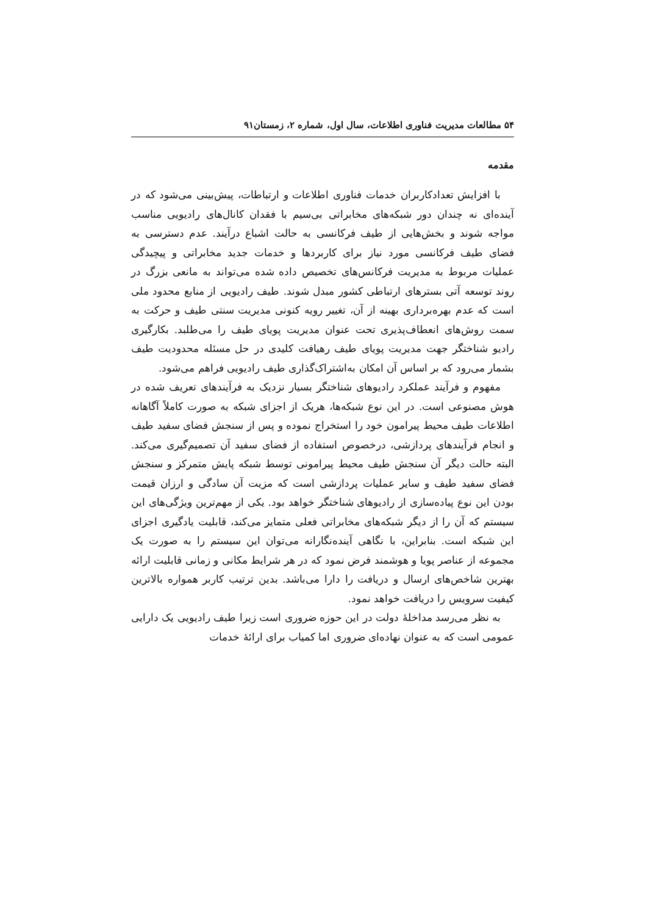۵۴ مطالعات مدیریت فناوری اطلاعات، سال اول، شماره ۲، زمستان۹۱
مقدمه
با افزایش تعدادکاربران خدمات فناوری اطلاعات و ارتباطات، پیش‌بینی می‌شود که در آینده‌ای نه چندان دور شبکه‌های مخابراتی بی‌سیم با فقدان کانال‌های رادیویی مناسب مواجه شوند و بخش‌هایی از طیف فرکانسی به حالت اشباع درآیند. عدم دسترسی به فضای طیف فرکانسی مورد نیاز برای کاربردها و خدمات جدید مخابراتی و پیچیدگی عملیات مربوط به مدیریت فرکانس‌های تخصیص داده شده می‌تواند به مانعی بزرگ در روند توسعه آتی بسترهای ارتباطی کشور مبدل شوند. طیف رادیویی از منابع محدود ملی است که عدم بهره‌برداری بهینه از آن، تغییر رویه کنونی مدیریت سنتی طیف و حرکت به سمت روش‌های انعطاف‌پذیری تحت عنوان مدیریت پویای طیف را می‌طلبد. بکارگیری رادیو شناختگر جهت مدیریت پویای طیف رهیافت کلیدی در حل مسئله محدودیت طیف بشمار می‌رود که بر اساس آن امکان به‌اشتراک‌گذاری طیف رادیویی فراهم می‌شود.
مفهوم و فرآیند عملکرد رادیوهای شناختگر بسیار نزدیک به فرآیندهای تعریف شده در هوش مصنوعی است. در این نوع شبکه‌ها، هریک از اجزای شبکه به صورت کاملاً آگاهانه اطلاعات طیف محیط پیرامون خود را استخراج نموده و پس از سنجش فضای سفید طیف و انجام فرآیندهای پردازشی، درخصوص استفاده از فضای سفید آن تصمیم‌گیری می‌کند. البته حالت دیگر آن سنجش طیف محیط پیرامونی توسط شبکه پایش متمرکز و سنجش فضای سفید طیف و سایر عملیات پردازشی است که مزیت آن سادگی و ارزان قیمت بودن این نوع پیاده‌سازی از رادیوهای شناختگر خواهد بود. یکی از مهم‌ترین ویژگی‌های این سیستم که آن را از دیگر شبکه‌های مخابراتی فعلی متمایز می‌کند، قابلیت یادگیری اجزای این شبکه است. بنابراین، با نگاهی آینده‌نگارانه می‌توان این سیستم را به صورت یک مجموعه از عناصر پویا و هوشمند فرض نمود که در هر شرایط مکانی و زمانی قابلیت ارائه بهترین شاخص‌های ارسال و دریافت را دارا می‌باشد. بدین ترتیب کاربر همواره بالاترین کیفیت سرویس را دریافت خواهد نمود.
به نظر می‌رسد مداخلهٔ دولت در این حوزه ضروری است زیرا طیف رادیویی یک دارایی عمومی است که به عنوان نهاده‌ای ضروری اما کمیاب برای ارائهٔ خدمات